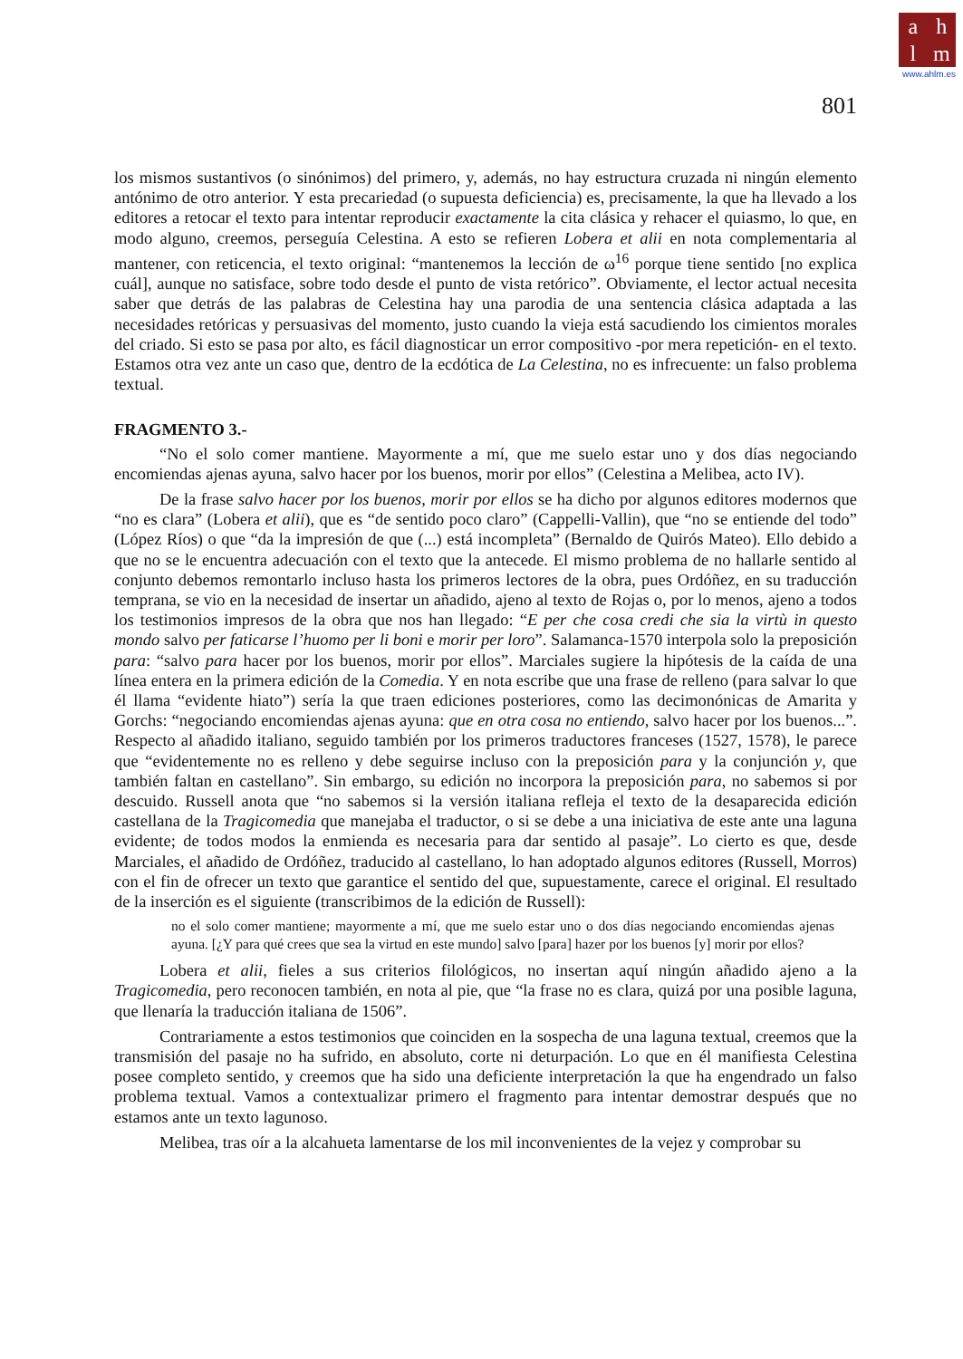ahlm
www.ahlm.es
801
los mismos sustantivos (o sinónimos) del primero, y, además, no hay estructura cruzada ni ningún elemento antónimo de otro anterior. Y esta precariedad (o supuesta deficiencia) es, precisamente, la que ha llevado a los editores a retocar el texto para intentar reproducir exactamente la cita clásica y rehacer el quiasmo, lo que, en modo alguno, creemos, perseguía Celestina. A esto se refieren Lobera et alii en nota complementaria al mantener, con reticencia, el texto original: “mantenemos la lección de ω<sup>16</sup> porque tiene sentido [no explica cuál], aunque no satisface, sobre todo desde el punto de vista retórico”. Obviamente, el lector actual necesita saber que detrás de las palabras de Celestina hay una parodia de una sentencia clásica adaptada a las necesidades retóricas y persuasivas del momento, justo cuando la vieja está sacudiendo los cimientos morales del criado. Si esto se pasa por alto, es fácil diagnosticar un error compositivo -por mera repetición- en el texto. Estamos otra vez ante un caso que, dentro de la ecdótica de La Celestina, no es infrecuente: un falso problema textual.
FRAGMENTO 3.-
“No el solo comer mantiene. Mayormente a mí, que me suelo estar uno y dos días negociando encomiendas ajenas ayuna, salvo hacer por los buenos, morir por ellos” (Celestina a Melibea, acto IV).
De la frase salvo hacer por los buenos, morir por ellos se ha dicho por algunos editores modernos que “no es clara” (Lobera et alii), que es “de sentido poco claro” (Cappelli-Vallin), que “no se entiende del todo” (López Ríos) o que “da la impresión de que (...) está incompleta” (Bernaldo de Quirós Mateo). Ello debido a que no se le encuentra adecuación con el texto que la antecede. El mismo problema de no hallarle sentido al conjunto debemos remontarlo incluso hasta los primeros lectores de la obra, pues Ordóñez, en su traducción temprana, se vio en la necesidad de insertar un añadido, ajeno al texto de Rojas o, por lo menos, ajeno a todos los testimonios impresos de la obra que nos han llegado: “E per che cosa credi che sia la virtù in questo mondo salvo per faticarse l’huomo per li boni e morir per loro”. Salamanca-1570 interpola solo la preposición para: “salvo para hacer por los buenos, morir por ellos”. Marciales sugiere la hipótesis de la caída de una línea entera en la primera edición de la Comedia. Y en nota escribe que una frase de relleno (para salvar lo que él llama “evidente hiato”) sería la que traen ediciones posteriores, como las decimonónicas de Amarita y Gorchs: “negociando encomiendas ajenas ayuna: que en otra cosa no entiendo, salvo hacer por los buenos...”. Respecto al añadido italiano, seguido también por los primeros traductores franceses (1527, 1578), le parece que “evidentemente no es relleno y debe seguirse incluso con la preposición para y la conjunción y, que también faltan en castellano”. Sin embargo, su edición no incorpora la preposición para, no sabemos si por descuido. Russell anota que “no sabemos si la versión italiana refleja el texto de la desaparecida edición castellana de la Tragicomedia que manejaba el traductor, o si se debe a una iniciativa de este ante una laguna evidente; de todos modos la enmienda es necesaria para dar sentido al pasaje”. Lo cierto es que, desde Marciales, el añadido de Ordóñez, traducido al castellano, lo han adoptado algunos editores (Russell, Morros) con el fin de ofrecer un texto que garantice el sentido del que, supuestamente, carece el original. El resultado de la inserción es el siguiente (transcribimos de la edición de Russell):
no el solo comer mantiene; mayormente a mí, que me suelo estar uno o dos días negociando encomiendas ajenas ayuna. [¿Y para qué crees que sea la virtud en este mundo] salvo [para] hazer por los buenos [y] morir por ellos?
Lobera et alii, fieles a sus criterios filológicos, no insertan aquí ningún añadido ajeno a la Tragicomedia, pero reconocen también, en nota al pie, que “la frase no es clara, quizá por una posible laguna, que llenaría la traducción italiana de 1506”.
Contrariamente a estos testimonios que coinciden en la sospecha de una laguna textual, creemos que la transmisión del pasaje no ha sufrido, en absoluto, corte ni deturpación. Lo que en él manifiesta Celestina posee completo sentido, y creemos que ha sido una deficiente interpretación la que ha engendrado un falso problema textual. Vamos a contextualizar primero el fragmento para intentar demostrar después que no estamos ante un texto lagunoso.
Melibea, tras oír a la alcahueta lamentarse de los mil inconvenientes de la vejez y comprobar su